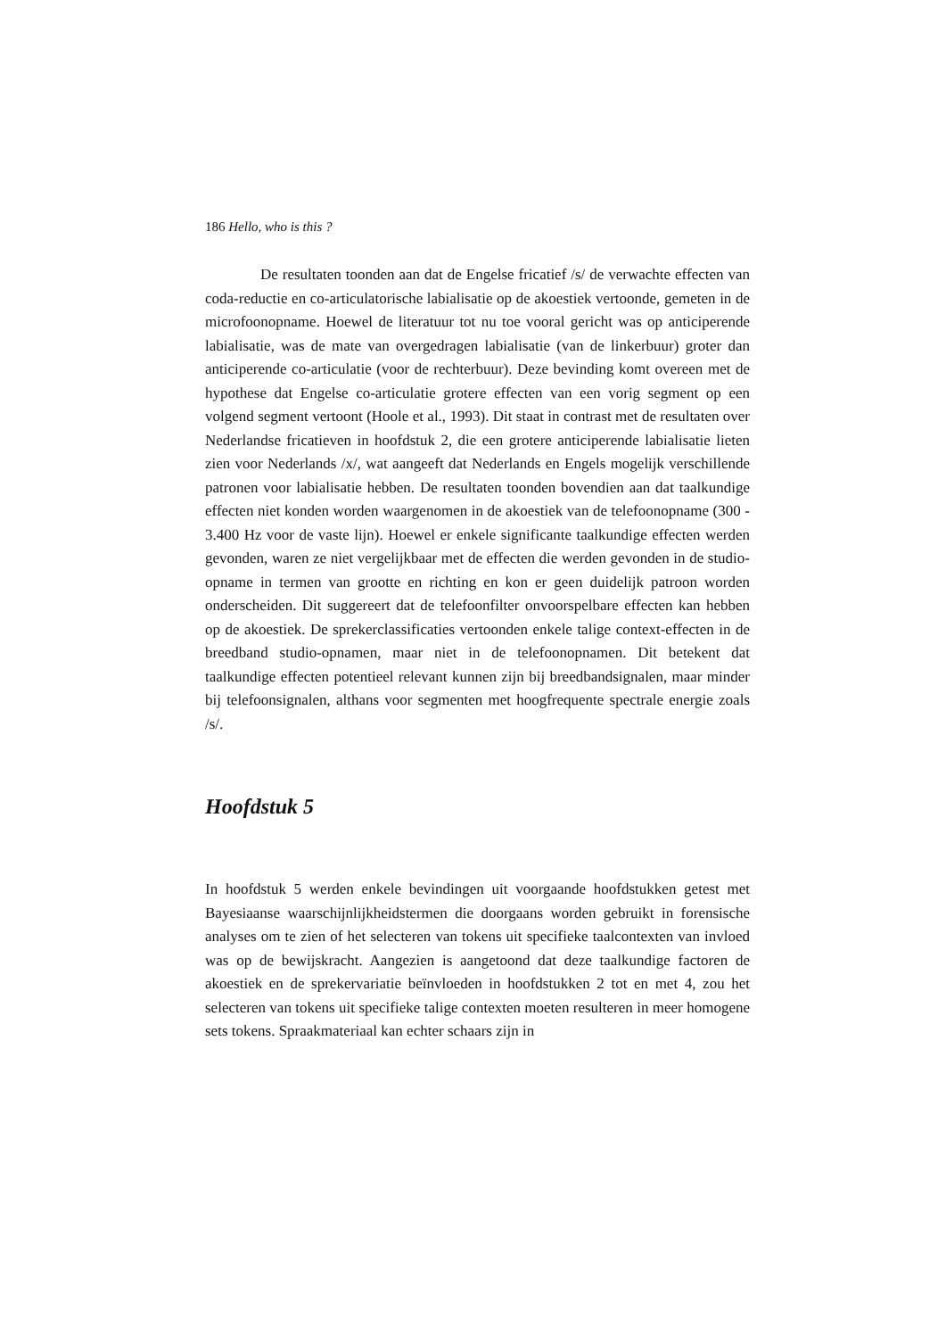186 Hello, who is this ?
De resultaten toonden aan dat de Engelse fricatief /s/ de verwachte effecten van coda-reductie en co-articulatorische labialisatie op de akoestiek vertoonde, gemeten in de microfoonopname. Hoewel de literatuur tot nu toe vooral gericht was op anticiperende labialisatie, was de mate van overgedragen labialisatie (van de linkerbuur) groter dan anticiperende co-articulatie (voor de rechterbuur). Deze bevinding komt overeen met de hypothese dat Engelse co-articulatie grotere effecten van een vorig segment op een volgend segment vertoont (Hoole et al., 1993). Dit staat in contrast met de resultaten over Nederlandse fricatieven in hoofdstuk 2, die een grotere anticiperende labialisatie lieten zien voor Nederlands /x/, wat aangeeft dat Nederlands en Engels mogelijk verschillende patronen voor labialisatie hebben. De resultaten toonden bovendien aan dat taalkundige effecten niet konden worden waargenomen in de akoestiek van de telefoonopname (300 - 3.400 Hz voor de vaste lijn). Hoewel er enkele significante taalkundige effecten werden gevonden, waren ze niet vergelijkbaar met de effecten die werden gevonden in de studio-opname in termen van grootte en richting en kon er geen duidelijk patroon worden onderscheiden. Dit suggereert dat de telefoonfilter onvoorspelbare effecten kan hebben op de akoestiek. De sprekerclassificaties vertoonden enkele talige context-effecten in de breedband studio-opnamen, maar niet in de telefoonopnamen. Dit betekent dat taalkundige effecten potentieel relevant kunnen zijn bij breedbandsignalen, maar minder bij telefoonsignalen, althans voor segmenten met hoogfrequente spectrale energie zoals /s/.
Hoofdstuk 5
In hoofdstuk 5 werden enkele bevindingen uit voorgaande hoofdstukken getest met Bayesiaanse waarschijnlijkheidstermen die doorgaans worden gebruikt in forensische analyses om te zien of het selecteren van tokens uit specifieke taalcontexten van invloed was op de bewijskracht. Aangezien is aangetoond dat deze taalkundige factoren de akoestiek en de sprekervariatie beïnvloeden in hoofdstukken 2 tot en met 4, zou het selecteren van tokens uit specifieke talige contexten moeten resulteren in meer homogene sets tokens. Spraakmateriaal kan echter schaars zijn in